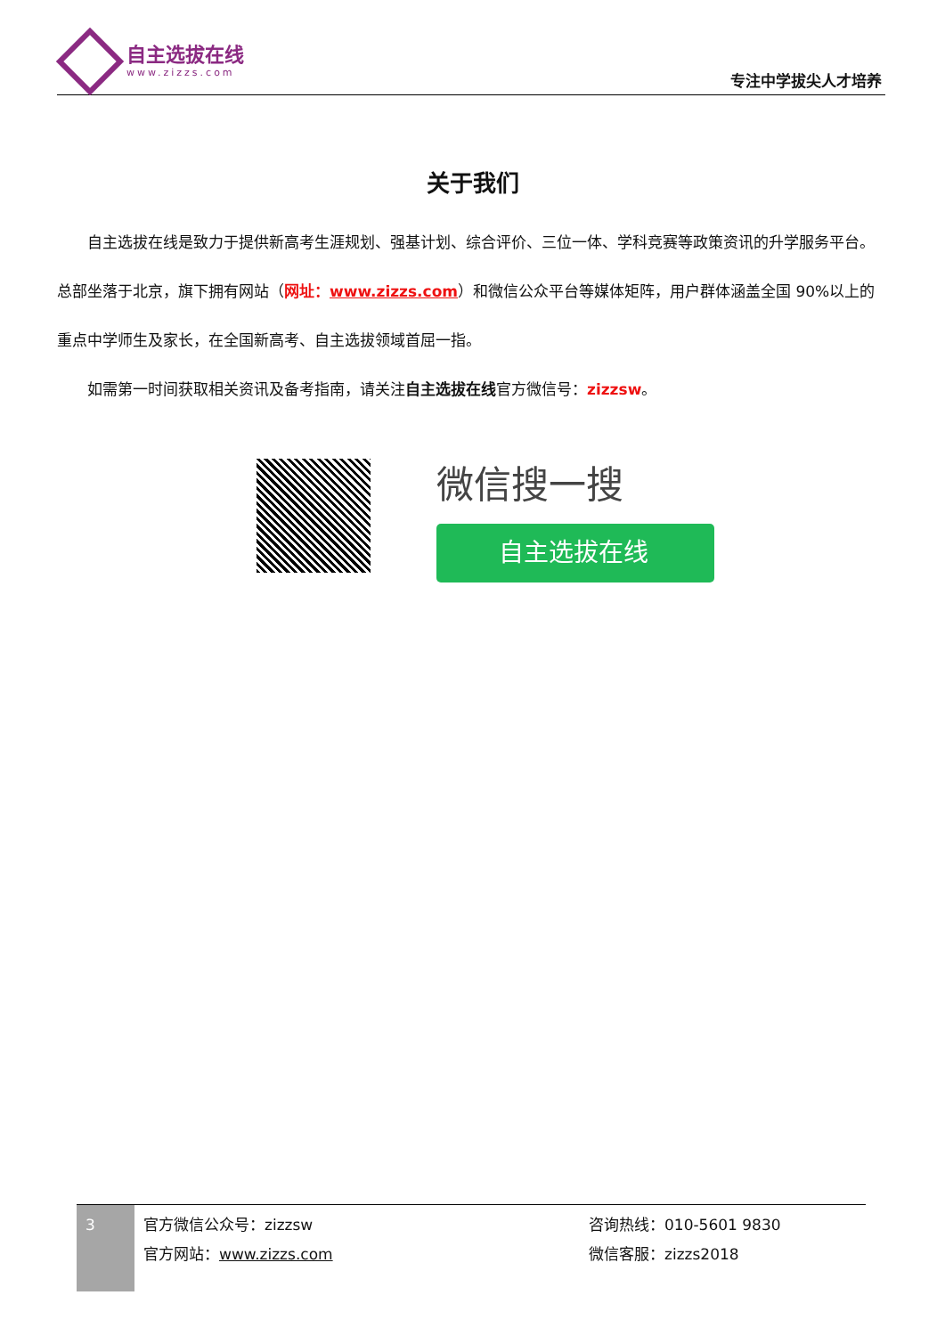自主选拔在线
www.zizzs.com
专注中学拔尖人才培养
关于我们
  自主选拔在线是致力于提供新高考生涯规划、强基计划、综合评价、三位一体、学科竞赛等政策资讯的升学服务平台。总部坐落于北京，旗下拥有网站（网址：www.zizzs.com）和微信公众平台等媒体矩阵，用户群体涵盖全国 90%以上的重点中学师生及家长，在全国新高考、自主选拔领域首屈一指。
  如需第一时间获取相关资讯及备考指南，请关注自主选拔在线官方微信号：zizzsw。
微信搜一搜
自主选拔在线
3
官方微信公众号：zizzsw
官方网站：www.zizzs.com
咨询热线：010-5601 9830
微信客服：zizzs2018